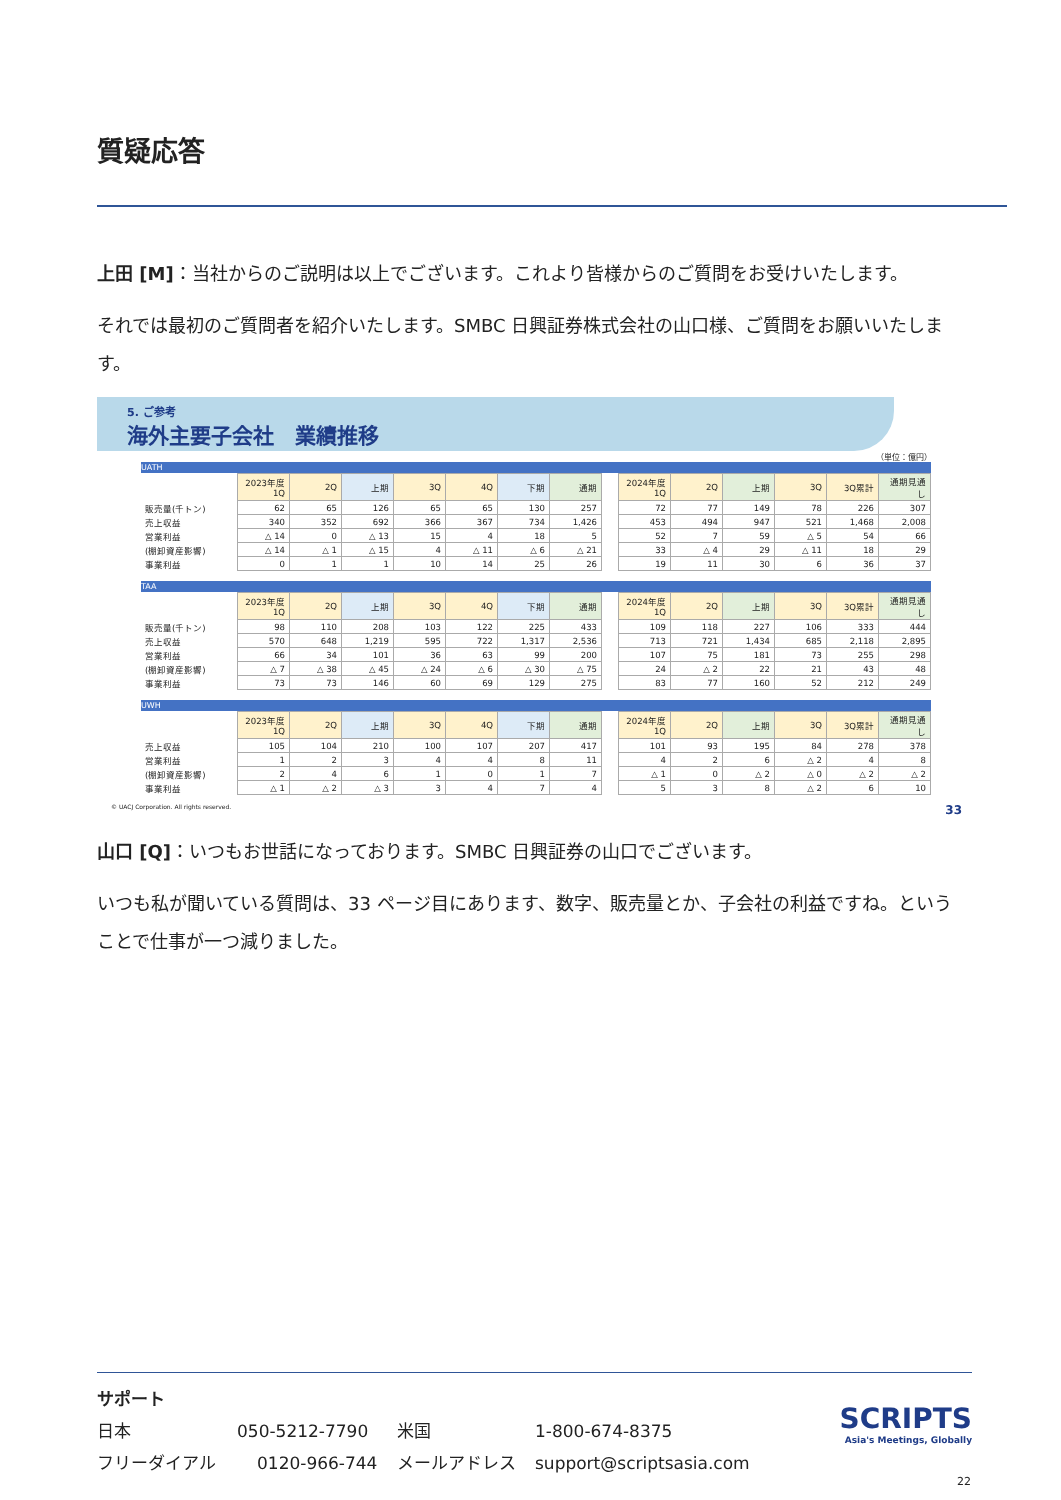質疑応答
上田 [M]：当社からのご説明は以上でございます。これより皆様からのご質問をお受けいたします。
それでは最初のご質問者を紹介いたします。SMBC 日興証券株式会社の山口様、ご質問をお願いいたします。
5. ご参考
海外主要子会社　業績推移
（単位：億円）
UATH
| | 2023年度 1Q | 2Q | 上期 | 3Q | 4Q | 下期 | 通期 | | 2024年度 1Q | 2Q | 上期 | 3Q | 3Q累計 | 通期見通し |
| 販売量(千トン) | 62 | 65 | 126 | 65 | 65 | 130 | 257 | | 72 | 77 | 149 | 78 | 226 | 307 |
| 売上収益 | 340 | 352 | 692 | 366 | 367 | 734 | 1,426 | | 453 | 494 | 947 | 521 | 1,468 | 2,008 |
| 営業利益 | △ 14 | 0 | △ 13 | 15 | 4 | 18 | 5 | | 52 | 7 | 59 | △ 5 | 54 | 66 |
| (棚卸資産影響) | △ 14 | △ 1 | △ 15 | 4 | △ 11 | △ 6 | △ 21 | | 33 | △ 4 | 29 | △ 11 | 18 | 29 |
| 事業利益 | 0 | 1 | 1 | 10 | 14 | 25 | 26 | | 19 | 11 | 30 | 6 | 36 | 37 |
TAA
| | 2023年度 1Q | 2Q | 上期 | 3Q | 4Q | 下期 | 通期 | | 2024年度 1Q | 2Q | 上期 | 3Q | 3Q累計 | 通期見通し |
| 販売量(千トン) | 98 | 110 | 208 | 103 | 122 | 225 | 433 | | 109 | 118 | 227 | 106 | 333 | 444 |
| 売上収益 | 570 | 648 | 1,219 | 595 | 722 | 1,317 | 2,536 | | 713 | 721 | 1,434 | 685 | 2,118 | 2,895 |
| 営業利益 | 66 | 34 | 101 | 36 | 63 | 99 | 200 | | 107 | 75 | 181 | 73 | 255 | 298 |
| (棚卸資産影響) | △ 7 | △ 38 | △ 45 | △ 24 | △ 6 | △ 30 | △ 75 | | 24 | △ 2 | 22 | 21 | 43 | 48 |
| 事業利益 | 73 | 73 | 146 | 60 | 69 | 129 | 275 | | 83 | 77 | 160 | 52 | 212 | 249 |
UWH
| | 2023年度 1Q | 2Q | 上期 | 3Q | 4Q | 下期 | 通期 | | 2024年度 1Q | 2Q | 上期 | 3Q | 3Q累計 | 通期見通し |
| 売上収益 | 105 | 104 | 210 | 100 | 107 | 207 | 417 | | 101 | 93 | 195 | 84 | 278 | 378 |
| 営業利益 | 1 | 2 | 3 | 4 | 4 | 8 | 11 | | 4 | 2 | 6 | △ 2 | 4 | 8 |
| (棚卸資産影響) | 2 | 4 | 6 | 1 | 0 | 1 | 7 | | △ 1 | 0 | △ 2 | △ 0 | △ 2 | △ 2 |
| 事業利益 | △ 1 | △ 2 | △ 3 | 3 | 4 | 7 | 4 | | 5 | 3 | 8 | △ 2 | 6 | 10 |
© UACJ Corporation. All rights reserved. 33
山口 [Q]：いつもお世話になっております。SMBC 日興証券の山口でございます。
いつも私が聞いている質問は、33 ページ目にあります、数字、販売量とか、子会社の利益ですね。ということで仕事が一つ減りました。
サポート
日本 050-5212-7790 米国 1-800-674-8375
フリーダイアル 0120-966-744 メールアドレス support@scriptsasia.com
SCRIPTS
Asia's Meetings, Globally
22